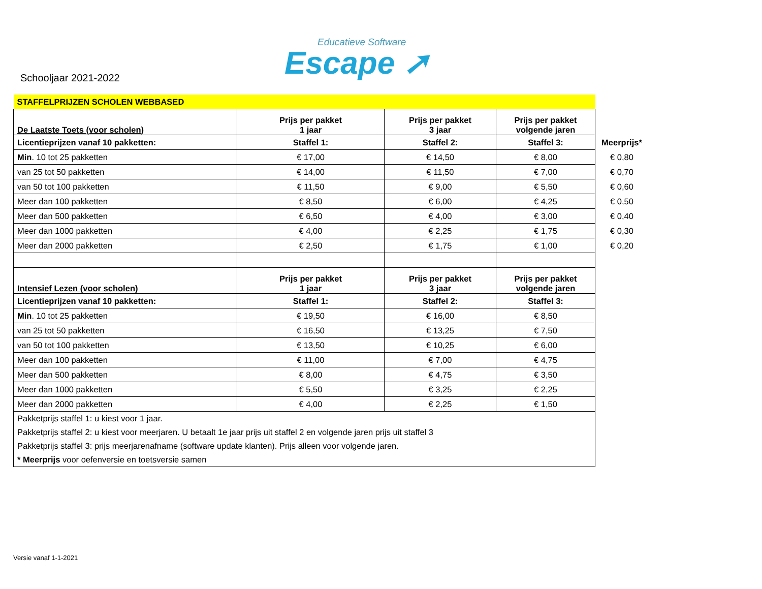Educatieve Software
Escape ➚
Schooljaar 2021-2022
| STAFFELPRIJZEN SCHOLEN WEBBASED | | | | |
| De Laatste Toets (voor scholen) | Prijs per pakket 1 jaar | Prijs per pakket 3 jaar | Prijs per pakket volgende jaren | |
| Licentieprijzen vanaf 10 pakketten: | Staffel 1: | Staffel 2: | Staffel 3: | Meerprijs* |
| Min . 10 tot 25 pakketten | € 17,00 | € 14,50 | € 8,00 | € 0,80 |
| van 25 tot 50 pakketten | € 14,00 | € 11,50 | € 7,00 | € 0,70 |
| van 50 tot 100 pakketten | € 11,50 | € 9,00 | € 5,50 | € 0,60 |
| Meer dan 100 pakketten | € 8,50 | € 6,00 | € 4,25 | € 0,50 |
| Meer dan 500 pakketten | € 6,50 | € 4,00 | € 3,00 | € 0,40 |
| Meer dan 1000 pakketten | € 4,00 | € 2,25 | € 1,75 | € 0,30 |
| Meer dan 2000 pakketten | € 2,50 | € 1,75 | € 1,00 | € 0,20 |
| Intensief Lezen (voor scholen) | Prijs per pakket 1 jaar | Prijs per pakket 3 jaar | Prijs per pakket volgende jaren | |
| Licentieprijzen vanaf 10 pakketten: | Staffel 1: | Staffel 2: | Staffel 3: | |
| Min . 10 tot 25 pakketten | € 19,50 | € 16,00 | € 8,50 | |
| van 25 tot 50 pakketten | € 16,50 | € 13,25 | € 7,50 | |
| van 50 tot 100 pakketten | € 13,50 | € 10,25 | € 6,00 | |
| Meer dan 100 pakketten | € 11,00 | € 7,00 | € 4,75 | |
| Meer dan 500 pakketten | € 8,00 | € 4,75 | € 3,50 | |
| Meer dan 1000 pakketten | € 5,50 | € 3,25 | € 2,25 | |
| Meer dan 2000 pakketten | € 4,00 | € 2,25 | € 1,50 | |
| Pakketprijs staffel 1: u kiest voor 1 jaar. | | | | |
| Pakketprijs staffel 2: u kiest voor meerjaren. U betaalt 1e jaar prijs uit staffel 2 en volgende jaren prijs uit staffel 3 | | | | |
| Pakketprijs staffel 3: prijs meerjarenafname (software update klanten). Prijs alleen voor volgende jaren. | | | | |
| * Meerprijs voor oefenversie en toetsversie samen | | | | |
Versie vanaf 1-1-2021